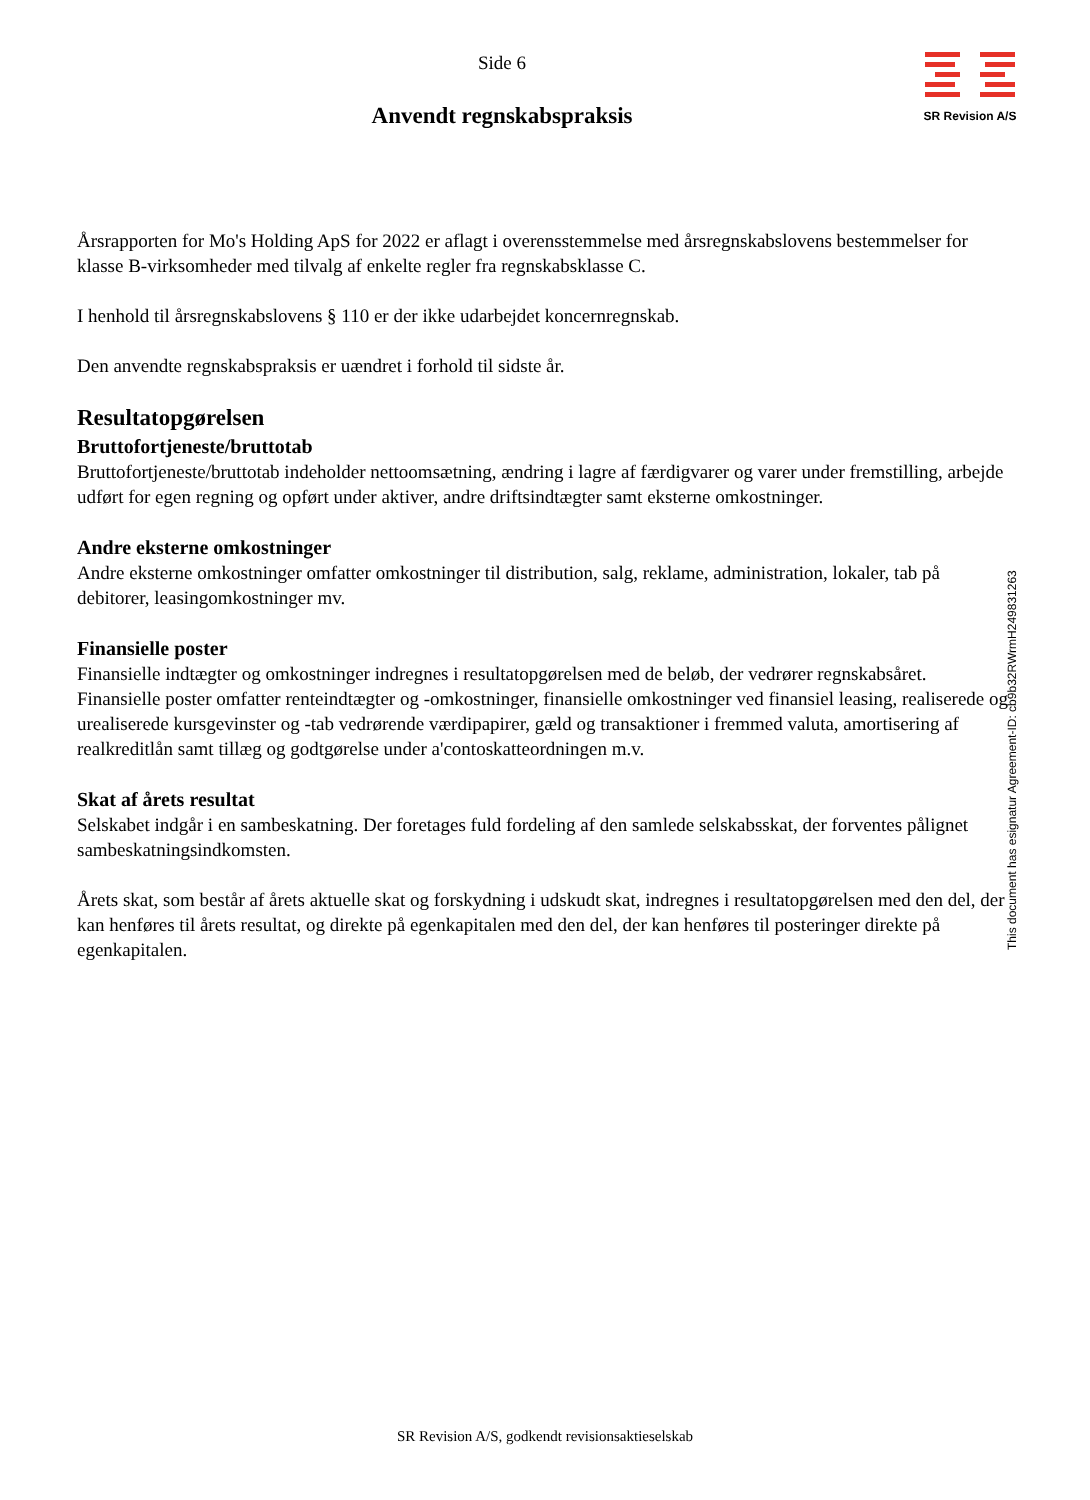SR Revision A/S
Side 6
Anvendt regnskabspraksis
Årsrapporten for Mo's Holding ApS for 2022 er aflagt i overensstemmelse med årsregnskabslovens bestemmelser for klasse B-virksomheder med tilvalg af enkelte regler fra regnskabsklasse C.
I henhold til årsregnskabslovens § 110 er der ikke udarbejdet koncernregnskab.
Den anvendte regnskabspraksis er uændret i forhold til sidste år.
Resultatopgørelsen
Bruttofortjeneste/bruttotab
Bruttofortjeneste/bruttotab indeholder nettoomsætning, ændring i lagre af færdigvarer og varer under fremstilling, arbejde udført for egen regning og opført under aktiver, andre driftsindtægter samt eksterne omkostninger.
Andre eksterne omkostninger
Andre eksterne omkostninger omfatter omkostninger til distribution, salg, reklame, administration, lokaler, tab på debitorer, leasingomkostninger mv.
Finansielle poster
Finansielle indtægter og omkostninger indregnes i resultatopgørelsen med de beløb, der vedrører regnskabsåret. Finansielle poster omfatter renteindtægter og -omkostninger, finansielle omkostninger ved finansiel leasing, realiserede og urealiserede kursgevinster og -tab vedrørende værdipapirer, gæld og transaktioner i fremmed valuta, amortisering af realkreditlån samt tillæg og godtgørelse under a'contoskatteordningen m.v.
Skat af årets resultat
Selskabet indgår i en sambeskatning. Der foretages fuld fordeling af den samlede selskabsskat, der forventes pålignet sambeskatningsindkomsten.
Årets skat, som består af årets aktuelle skat og forskydning i udskudt skat, indregnes i resultatopgørelsen med den del, der kan henføres til årets resultat, og direkte på egenkapitalen med den del, der kan henføres til posteringer direkte på egenkapitalen.
This document has esignatur Agreement-ID: cb9b32RWrmH249831263
SR Revision A/S, godkendt revisionsaktieselskab